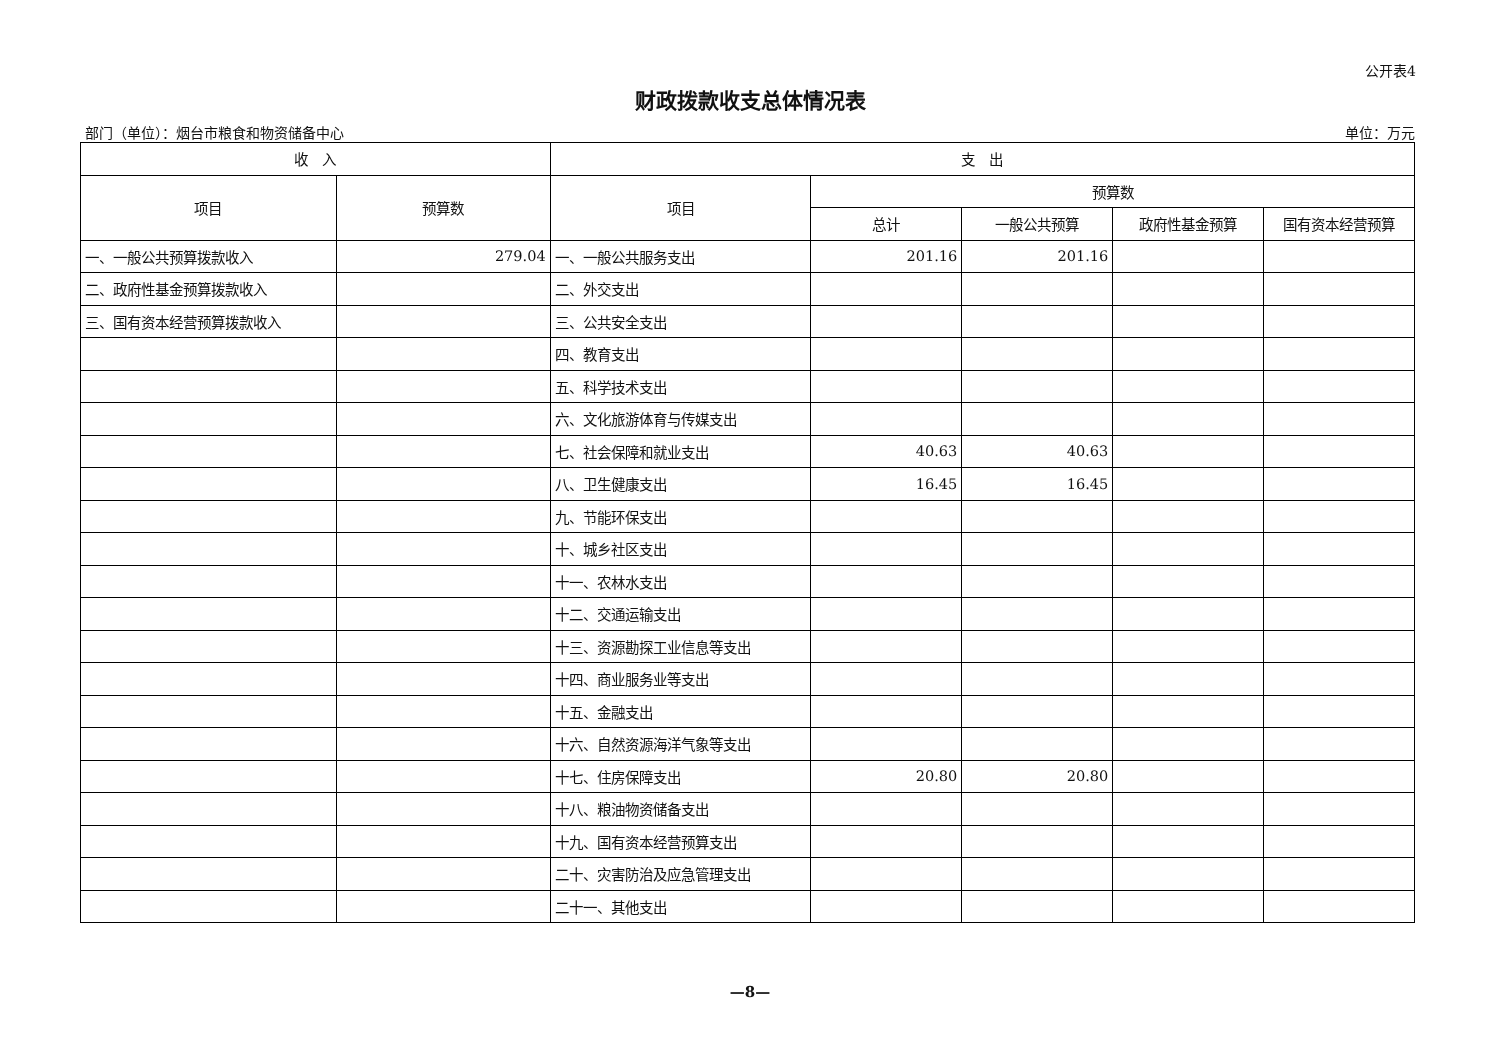公开表4
财政拨款收支总体情况表
部门（单位）：烟台市粮食和物资储备中心 单位：万元
| 收 入 | | 支 出 | | | | |
| --- | --- | --- | --- | --- | --- | --- |
| 项目 | 预算数 | 项目 | 预算数 | | | |
| | | | 总计 | 一般公共预算 | 政府性基金预算 | 国有资本经营预算 |
| 一、一般公共预算拨款收入 | 279.04 | 一、一般公共服务支出 | 201.16 | 201.16 | | |
| 二、政府性基金预算拨款收入 | | 二、外交支出 | | | | |
| 三、国有资本经营预算拨款收入 | | 三、公共安全支出 | | | | |
| | | 四、教育支出 | | | | |
| | | 五、科学技术支出 | | | | |
| | | 六、文化旅游体育与传媒支出 | | | | |
| | | 七、社会保障和就业支出 | 40.63 | 40.63 | | |
| | | 八、卫生健康支出 | 16.45 | 16.45 | | |
| | | 九、节能环保支出 | | | | |
| | | 十、城乡社区支出 | | | | |
| | | 十一、农林水支出 | | | | |
| | | 十二、交通运输支出 | | | | |
| | | 十三、资源勘探工业信息等支出 | | | | |
| | | 十四、商业服务业等支出 | | | | |
| | | 十五、金融支出 | | | | |
| | | 十六、自然资源海洋气象等支出 | | | | |
| | | 十七、住房保障支出 | 20.80 | 20.80 | | |
| | | 十八、粮油物资储备支出 | | | | |
| | | 十九、国有资本经营预算支出 | | | | |
| | | 二十、灾害防治及应急管理支出 | | | | |
| | | 二十一、其他支出 | | | | |
—8—